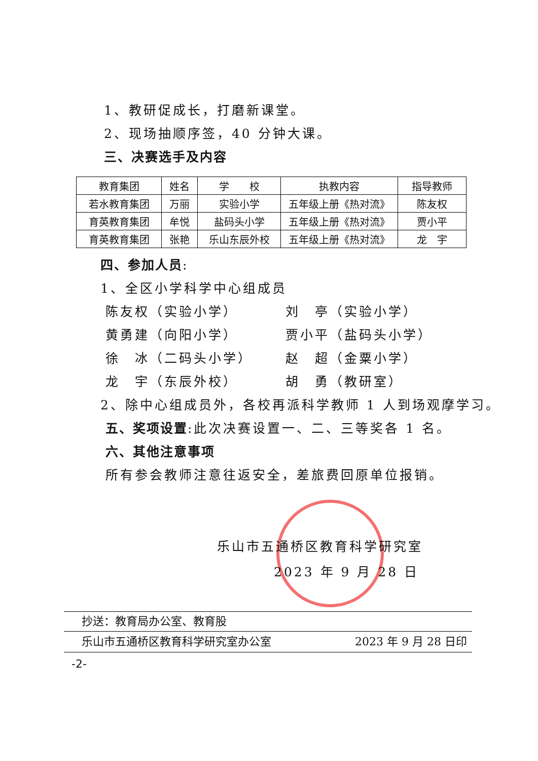1、教研促成长，打磨新课堂。
2、现场抽顺序签，40 分钟大课。
三、决赛选手及内容
| 教育集团 | 姓名 | 学 校 | 执教内容 | 指导教师 |
| --- | --- | --- | --- | --- |
| 若水教育集团 | 万丽 | 实验小学 | 五年级上册《热对流》 | 陈友权 |
| 育英教育集团 | 牟悦 | 盐码头小学 | 五年级上册《热对流》 | 贾小平 |
| 育英教育集团 | 张艳 | 乐山东辰外校 | 五年级上册《热对流》 | 龙 宇 |
四、参加人员:
1、全区小学科学中心组成员
陈友权（实验小学） 刘　亭（实验小学）
黄勇建（向阳小学） 贾小平（盐码头小学）
徐　冰（二码头小学） 赵　超（金粟小学）
龙　宇（东辰外校） 胡　勇（教研室）
2、除中心组成员外，各校再派科学教师 1 人到场观摩学习。
五、奖项设置:此次决赛设置一、二、三等奖各 1 名。
六、其他注意事项
所有参会教师注意往返安全，差旅费回原单位报销。
乐山市五通桥区教育科学研究室
2023 年 9 月 28 日
抄送：教育局办公室、教育股
乐山市五通桥区教育科学研究室办公室 2023 年 9 月 28 日印
-2-